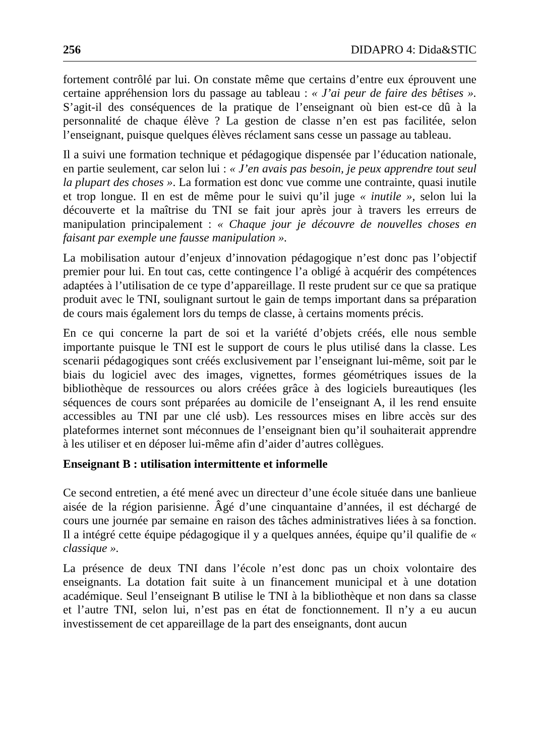256 DIDAPRO 4: Dida&STIC
fortement contrôlé par lui. On constate même que certains d’entre eux éprouvent une certaine appréhension lors du passage au tableau : « J’ai peur de faire des bêtises ». S’agit-il des conséquences de la pratique de l’enseignant où bien est-ce dû à la personnalité de chaque élève ? La gestion de classe n’en est pas facilitée, selon l’enseignant, puisque quelques élèves réclament sans cesse un passage au tableau.
Il a suivi une formation technique et pédagogique dispensée par l’éducation nationale, en partie seulement, car selon lui : « J’en avais pas besoin, je peux apprendre tout seul la plupart des choses ». La formation est donc vue comme une contrainte, quasi inutile et trop longue. Il en est de même pour le suivi qu’il juge « inutile », selon lui la découverte et la maîtrise du TNI se fait jour après jour à travers les erreurs de manipulation principalement : « Chaque jour je découvre de nouvelles choses en faisant par exemple une fausse manipulation ».
La mobilisation autour d’enjeux d’innovation pédagogique n’est donc pas l’objectif premier pour lui. En tout cas, cette contingence l’a obligé à acquérir des compétences adaptées à l’utilisation de ce type d’appareillage. Il reste prudent sur ce que sa pratique produit avec le TNI, soulignant surtout le gain de temps important dans sa préparation de cours mais également lors du temps de classe, à certains moments précis.
En ce qui concerne la part de soi et la variété d’objets créés, elle nous semble importante puisque le TNI est le support de cours le plus utilisé dans la classe. Les scenarii pédagogiques sont créés exclusivement par l’enseignant lui-même, soit par le biais du logiciel avec des images, vignettes, formes géométriques issues de la bibliothèque de ressources ou alors créées grâce à des logiciels bureautiques (les séquences de cours sont préparées au domicile de l’enseignant A, il les rend ensuite accessibles au TNI par une clé usb). Les ressources mises en libre accès sur des plateformes internet sont méconnues de l’enseignant bien qu’il souhaiterait apprendre à les utiliser et en déposer lui-même afin d’aider d’autres collègues.
Enseignant B : utilisation intermittente et informelle
Ce second entretien, a été mené avec un directeur d’une école située dans une banlieue aisée de la région parisienne. Âgé d’une cinquantaine d’années, il est déchargé de cours une journée par semaine en raison des tâches administratives liées à sa fonction. Il a intégré cette équipe pédagogique il y a quelques années, équipe qu’il qualifie de « classique ».
La présence de deux TNI dans l’école n’est donc pas un choix volontaire des enseignants. La dotation fait suite à un financement municipal et à une dotation académique. Seul l’enseignant B utilise le TNI à la bibliothèque et non dans sa classe et l’autre TNI, selon lui, n’est pas en état de fonctionnement. Il n’y a eu aucun investissement de cet appareillage de la part des enseignants, dont aucun